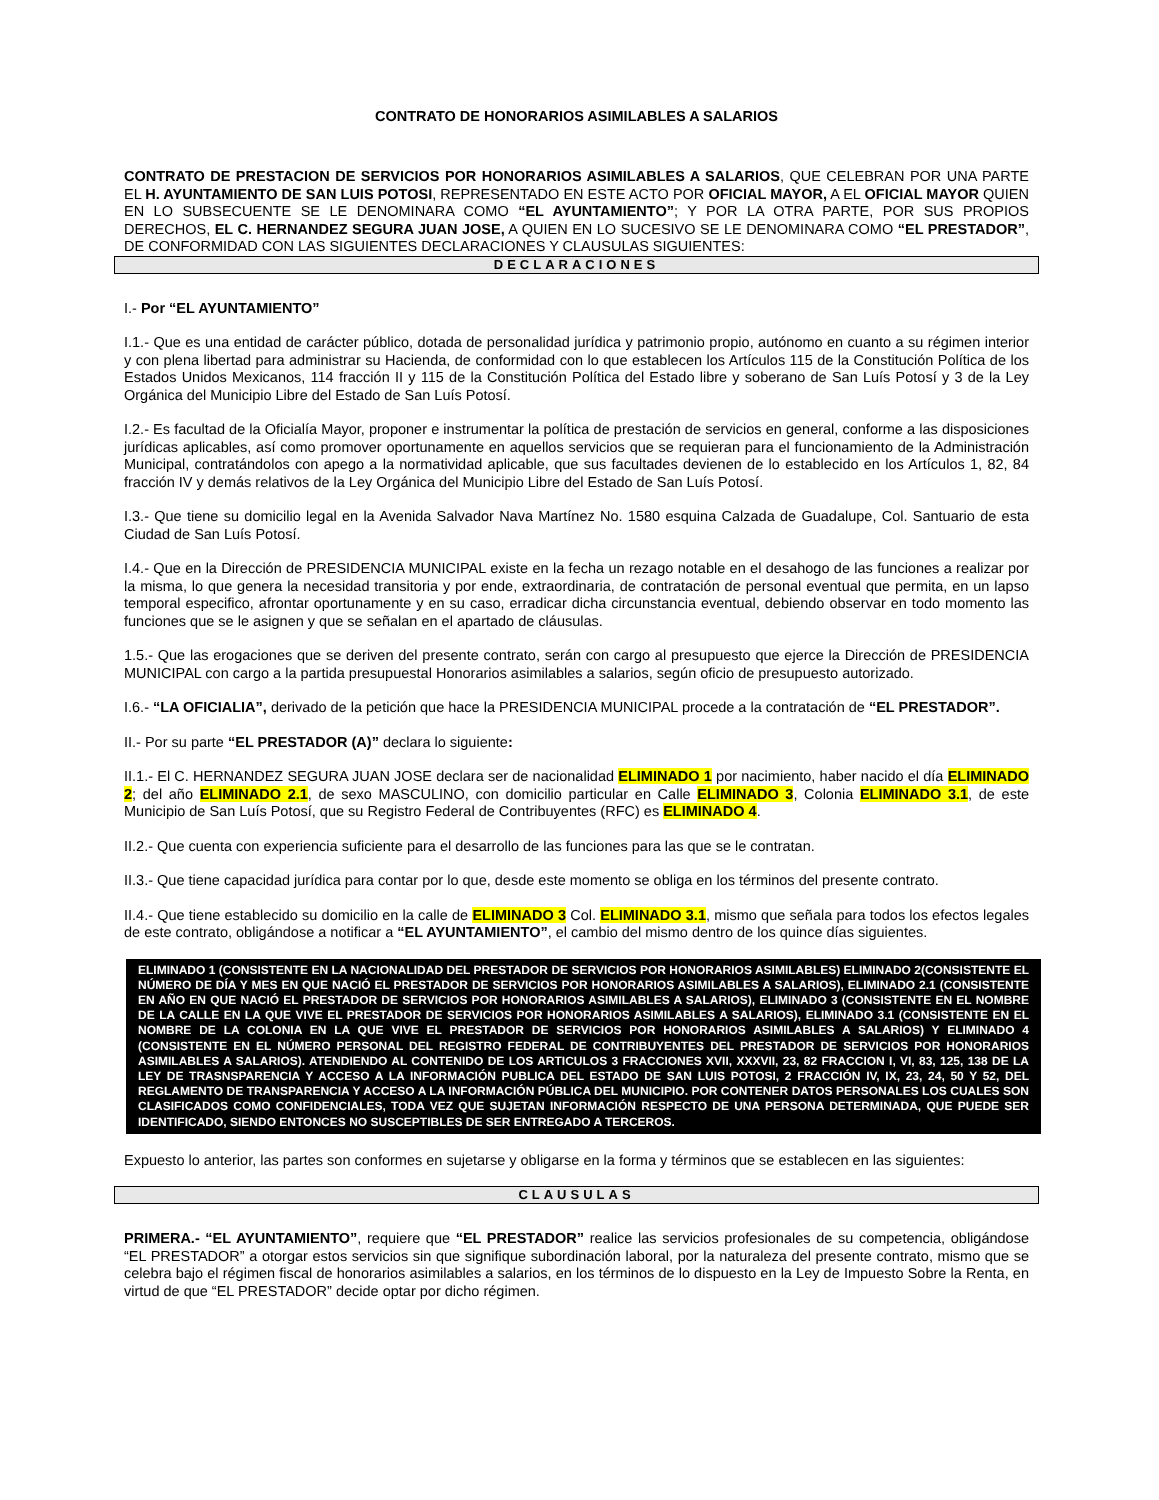CONTRATO DE HONORARIOS ASIMILABLES A SALARIOS
CONTRATO DE PRESTACION DE SERVICIOS POR HONORARIOS ASIMILABLES A SALARIOS, QUE CELEBRAN POR UNA PARTE EL H. AYUNTAMIENTO DE SAN LUIS POTOSI, REPRESENTADO EN ESTE ACTO POR OFICIAL MAYOR, A EL OFICIAL MAYOR QUIEN EN LO SUBSECUENTE SE LE DENOMINARA COMO “EL AYUNTAMIENTO”; Y POR LA OTRA PARTE, POR SUS PROPIOS DERECHOS, EL C. HERNANDEZ SEGURA JUAN JOSE, A QUIEN EN LO SUCESIVO SE LE DENOMINARA COMO “EL PRESTADOR”, DE CONFORMIDAD CON LAS SIGUIENTES DECLARACIONES Y CLAUSULAS SIGUIENTES:
DECLARACIONES
I.- Por “EL AYUNTAMIENTO”
I.1.- Que es una entidad de carácter público, dotada de personalidad jurídica y patrimonio propio, autónomo en cuanto a su régimen interior y con plena libertad para administrar su Hacienda, de conformidad con lo que establecen los Artículos 115 de la Constitución Política de los Estados Unidos Mexicanos, 114 fracción II y 115 de la Constitución Política del Estado libre y soberano de San Luís Potosí y 3 de la Ley Orgánica del Municipio Libre del Estado de San Luís Potosí.
I.2.- Es facultad de la Oficialía Mayor, proponer e instrumentar la política de prestación de servicios en general, conforme a las disposiciones jurídicas aplicables, así como promover oportunamente en aquellos servicios que se requieran para el funcionamiento de la Administración Municipal, contratándolos con apego a la normatividad aplicable, que sus facultades devienen de lo establecido en los Artículos 1, 82, 84 fracción IV y demás relativos de la Ley Orgánica del Municipio Libre del Estado de San Luís Potosí.
I.3.- Que tiene su domicilio legal en la Avenida Salvador Nava Martínez No. 1580 esquina Calzada de Guadalupe, Col. Santuario de esta Ciudad de San Luís Potosí.
I.4.- Que en la Dirección de PRESIDENCIA MUNICIPAL existe en la fecha un rezago notable en el desahogo de las funciones a realizar por la misma, lo que genera la necesidad transitoria y por ende, extraordinaria, de contratación de personal eventual que permita, en un lapso temporal especifico, afrontar oportunamente y en su caso, erradicar dicha circunstancia eventual, debiendo observar en todo momento las funciones que se le asignen y que se señalan en el apartado de cláusulas.
1.5.- Que las erogaciones que se deriven del presente contrato, serán con cargo al presupuesto que ejerce la Dirección de PRESIDENCIA MUNICIPAL con cargo a la partida presupuestal Honorarios asimilables a salarios, según oficio de presupuesto autorizado.
I.6.- “LA OFICIALIA”, derivado de la petición que hace la PRESIDENCIA MUNICIPAL procede a la contratación de “EL PRESTADOR”.
II.- Por su parte “EL PRESTADOR (A)” declara lo siguiente:
II.1.- El C. HERNANDEZ SEGURA JUAN JOSE declara ser de nacionalidad ELIMINADO 1 por nacimiento, haber nacido el día ELIMINADO 2; del año ELIMINADO 2.1, de sexo MASCULINO, con domicilio particular en Calle ELIMINADO 3, Colonia ELIMINADO 3.1, de este Municipio de San Luís Potosí, que su Registro Federal de Contribuyentes (RFC) es ELIMINADO 4.
II.2.- Que cuenta con experiencia suficiente para el desarrollo de las funciones para las que se le contratan.
II.3.- Que tiene capacidad jurídica para contar por lo que, desde este momento se obliga en los términos del presente contrato.
II.4.- Que tiene establecido su domicilio en la calle de ELIMINADO 3 Col. ELIMINADO 3.1, mismo que señala para todos los efectos legales de este contrato, obligándose a notificar a “EL AYUNTAMIENTO”, el cambio del mismo dentro de los quince días siguientes.
ELIMINADO 1 (CONSISTENTE EN LA NACIONALIDAD DEL PRESTADOR DE SERVICIOS POR HONORARIOS ASIMILABLES) ELIMINADO 2(CONSISTENTE EL NÚMERO DE DÍA Y MES EN QUE NACIÓ EL PRESTADOR DE SERVICIOS POR HONORARIOS ASIMILABLES A SALARIOS), ELIMINADO 2.1 (CONSISTENTE EN AÑO EN QUE NACIÓ EL PRESTADOR DE SERVICIOS POR HONORARIOS ASIMILABLES A SALARIOS), ELIMINADO 3 (CONSISTENTE EN EL NOMBRE DE LA CALLE EN LA QUE VIVE EL PRESTADOR DE SERVICIOS POR HONORARIOS ASIMILABLES A SALARIOS), ELIMINADO 3.1 (CONSISTENTE EN EL NOMBRE DE LA COLONIA EN LA QUE VIVE EL PRESTADOR DE SERVICIOS POR HONORARIOS ASIMILABLES A SALARIOS) Y ELIMINADO 4 (CONSISTENTE EN EL NÚMERO PERSONAL DEL REGISTRO FEDERAL DE CONTRIBUYENTES DEL PRESTADOR DE SERVICIOS POR HONORARIOS ASIMILABLES A SALARIOS). ATENDIENDO AL CONTENIDO DE LOS ARTICULOS 3 FRACCIONES XVII, XXXVII, 23, 82 FRACCION I, VI, 83, 125, 138 DE LA LEY DE TRASNSPARENCIA Y ACCESO A LA INFORMACIÓN PUBLICA DEL ESTADO DE SAN LUIS POTOSI, 2 FRACCIÓN IV, IX, 23, 24, 50 Y 52, DEL REGLAMENTO DE TRANSPARENCIA Y ACCESO A LA INFORMACIÓN PÚBLICA DEL MUNICIPIO. POR CONTENER DATOS PERSONALES LOS CUALES SON CLASIFICADOS COMO CONFIDENCIALES, TODA VEZ QUE SUJETAN INFORMACIÓN RESPECTO DE UNA PERSONA DETERMINADA, QUE PUEDE SER IDENTIFICADO, SIENDO ENTONCES NO SUSCEPTIBLES DE SER ENTREGADO A TERCEROS.
Expuesto lo anterior, las partes son conformes en sujetarse y obligarse en la forma y términos que se establecen en las siguientes:
CLAUSULAS
PRIMERA.- “EL AYUNTAMIENTO”, requiere que “EL PRESTADOR” realice las servicios profesionales de su competencia, obligándose “EL PRESTADOR” a otorgar estos servicios sin que signifique subordinación laboral, por la naturaleza del presente contrato, mismo que se celebra bajo el régimen fiscal de honorarios asimilables a salarios, en los términos de lo dispuesto en la Ley de Impuesto Sobre la Renta, en virtud de que “EL PRESTADOR” decide optar por dicho régimen.